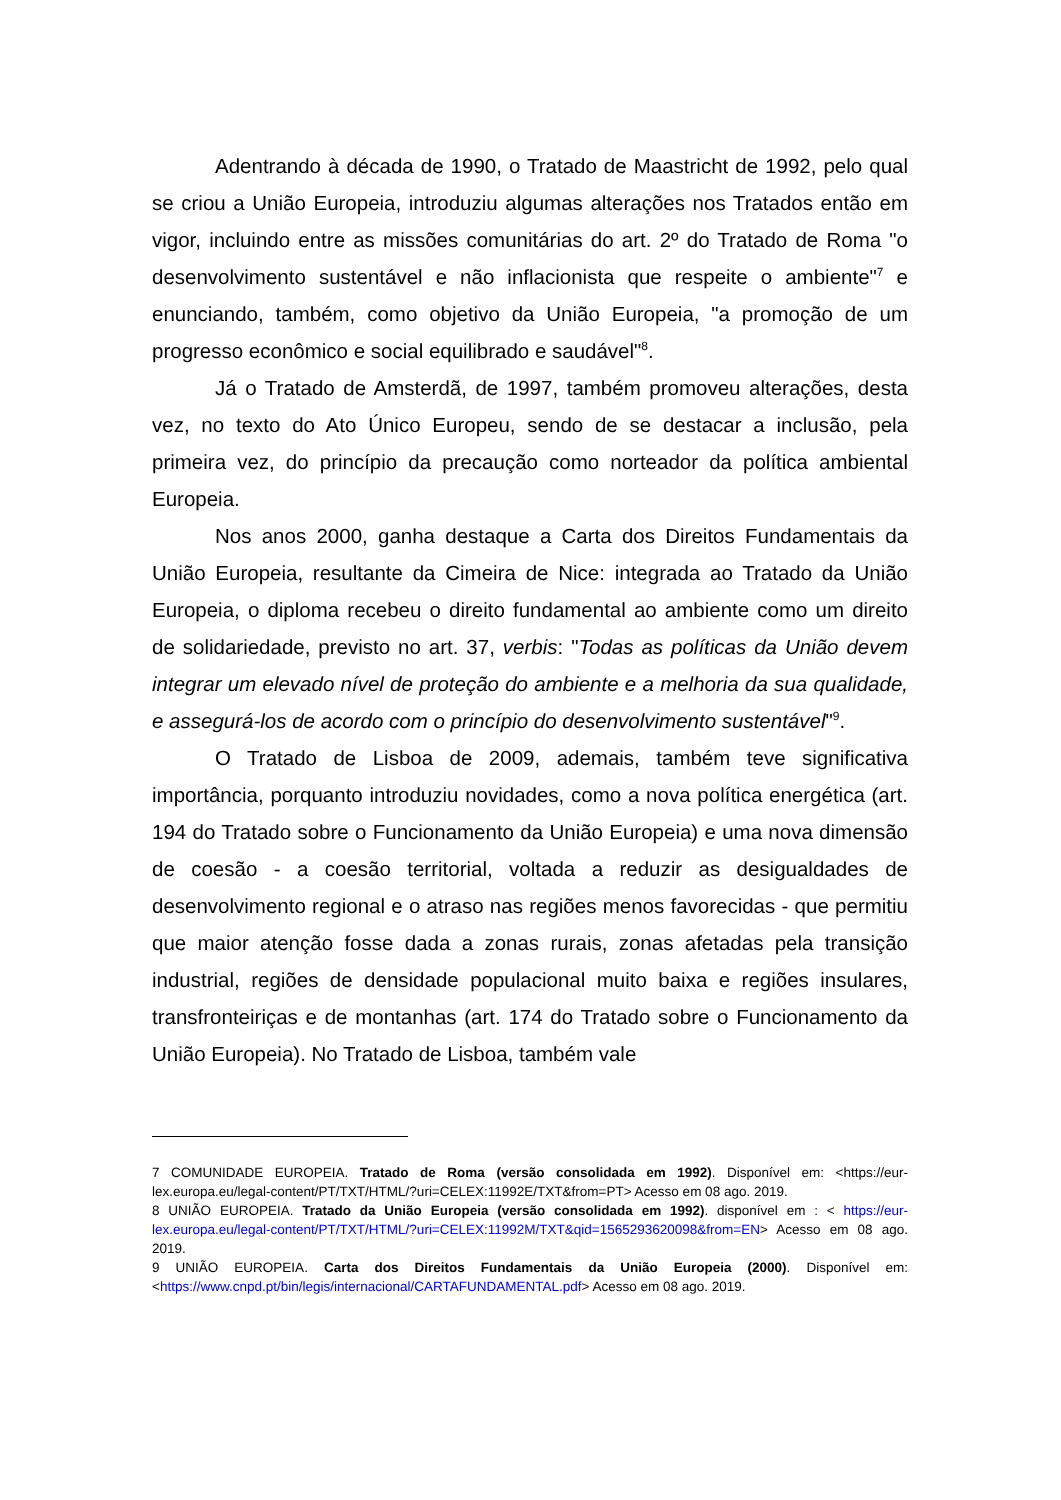Adentrando à década de 1990, o Tratado de Maastricht de 1992, pelo qual se criou a União Europeia, introduziu algumas alterações nos Tratados então em vigor, incluindo entre as missões comunitárias do art. 2º do Tratado de Roma "o desenvolvimento sustentável e não inflacionista que respeite o ambiente"<sup>7</sup> e enunciando, também, como objetivo da União Europeia, "a promoção de um progresso econômico e social equilibrado e saudável"<sup>8</sup>.
Já o Tratado de Amsterdã, de 1997, também promoveu alterações, desta vez, no texto do Ato Único Europeu, sendo de se destacar a inclusão, pela primeira vez, do princípio da precaução como norteador da política ambiental Europeia.
Nos anos 2000, ganha destaque a Carta dos Direitos Fundamentais da União Europeia, resultante da Cimeira de Nice: integrada ao Tratado da União Europeia, o diploma recebeu o direito fundamental ao ambiente como um direito de solidariedade, previsto no art. 37, verbis: "Todas as políticas da União devem integrar um elevado nível de proteção do ambiente e a melhoria da sua qualidade, e assegurá-los de acordo com o princípio do desenvolvimento sustentável"<sup>9</sup>.
O Tratado de Lisboa de 2009, ademais, também teve significativa importância, porquanto introduziu novidades, como a nova política energética (art. 194 do Tratado sobre o Funcionamento da União Europeia) e uma nova dimensão de coesão - a coesão territorial, voltada a reduzir as desigualdades de desenvolvimento regional e o atraso nas regiões menos favorecidas - que permitiu que maior atenção fosse dada a zonas rurais, zonas afetadas pela transição industrial, regiões de densidade populacional muito baixa e regiões insulares, transfronteiriças e de montanhas (art. 174 do Tratado sobre o Funcionamento da União Europeia). No Tratado de Lisboa, também vale
7 COMUNIDADE EUROPEIA. Tratado de Roma (versão consolidada em 1992). Disponível em: <https://eur-lex.europa.eu/legal-content/PT/TXT/HTML/?uri=CELEX:11992E/TXT&from=PT> Acesso em 08 ago. 2019.
8 UNIÃO EUROPEIA. Tratado da União Europeia (versão consolidada em 1992). disponível em : < https://eur-lex.europa.eu/legal-content/PT/TXT/HTML/?uri=CELEX:11992M/TXT&qid=1565293620098&from=EN> Acesso em 08 ago. 2019.
9 UNIÃO EUROPEIA. Carta dos Direitos Fundamentais da União Europeia (2000). Disponível em: <https://www.cnpd.pt/bin/legis/internacional/CARTAFUNDAMENTAL.pdf> Acesso em 08 ago. 2019.